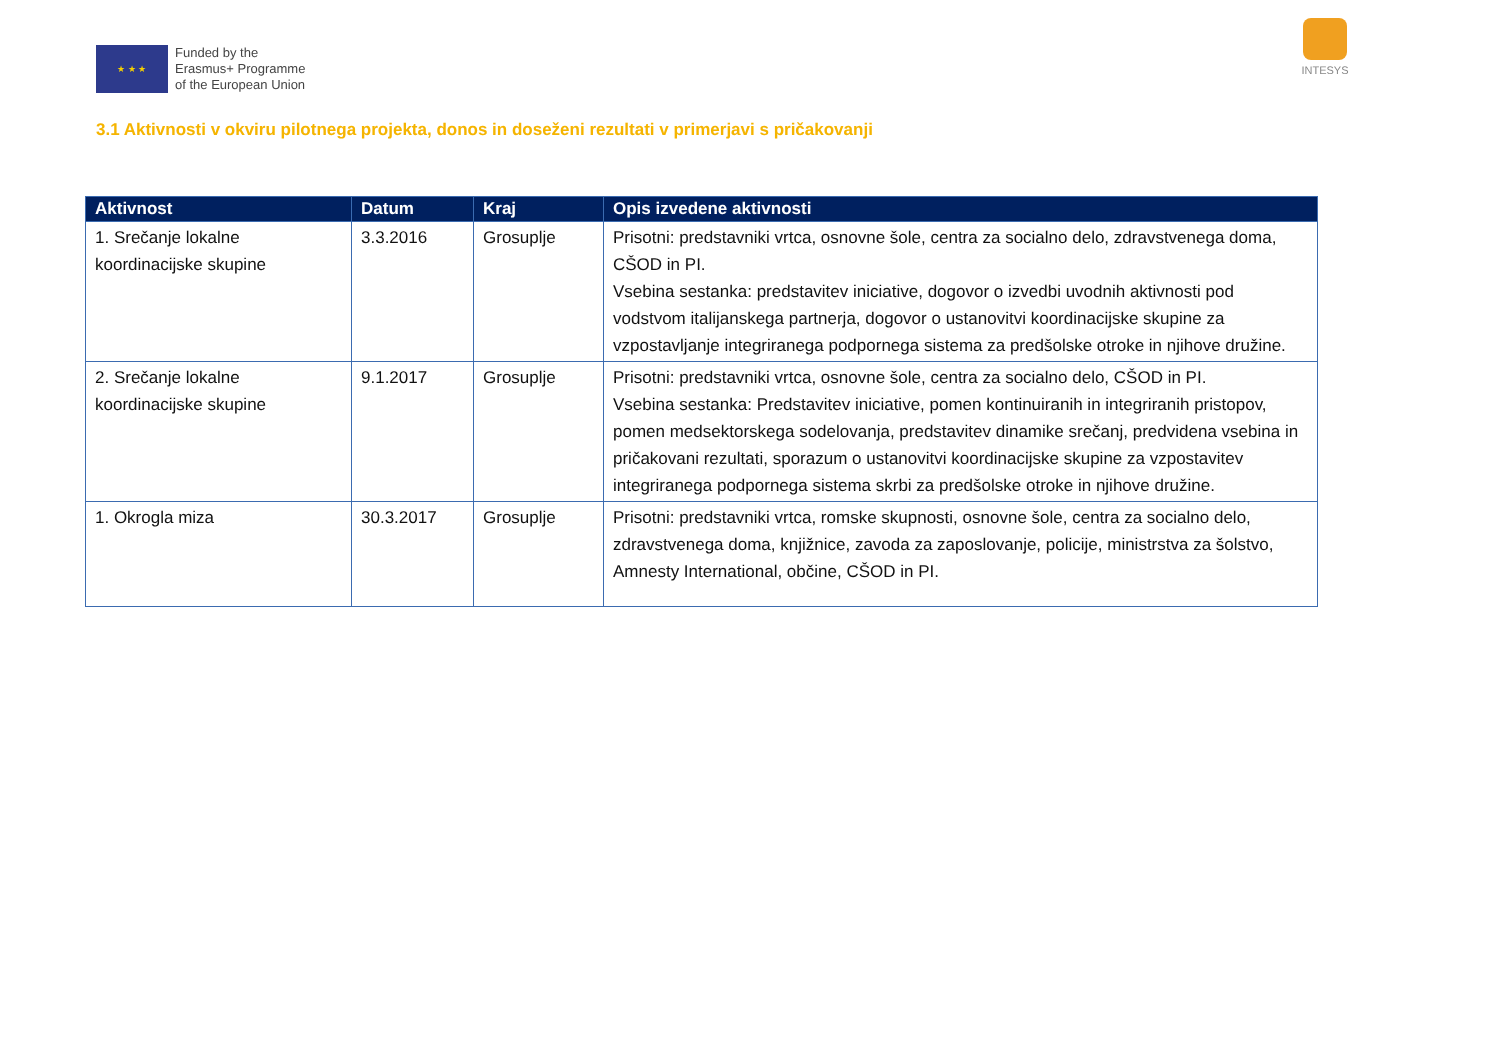★ ★ ★
Funded by the
Erasmus+ Programme
of the European Union
INTESYS
3.1 Aktivnosti v okviru pilotnega projekta, donos in doseženi rezultati v primerjavi s pričakovanji
| Aktivnost | Datum | Kraj | Opis izvedene aktivnosti |
| --- | --- | --- | --- |
| 1. Srečanje lokalne koordinacijske skupine | 3.3.2016 | Grosuplje | Prisotni: predstavniki vrtca, osnovne šole, centra za socialno delo, zdravstvenega doma, CŠOD in PI. Vsebina sestanka: predstavitev iniciative, dogovor o izvedbi uvodnih aktivnosti pod vodstvom italijanskega partnerja, dogovor o ustanovitvi koordinacijske skupine za vzpostavljanje integriranega podpornega sistema za predšolske otroke in njihove družine. |
| 2. Srečanje lokalne koordinacijske skupine | 9.1.2017 | Grosuplje | Prisotni: predstavniki vrtca, osnovne šole, centra za socialno delo, CŠOD in PI. Vsebina sestanka: Predstavitev iniciative, pomen kontinuiranih in integriranih pristopov, pomen medsektorskega sodelovanja, predstavitev dinamike srečanj, predvidena vsebina in pričakovani rezultati, sporazum o ustanovitvi koordinacijske skupine za vzpostavitev integriranega podpornega sistema skrbi za predšolske otroke in njihove družine. |
| 1. Okrogla miza | 30.3.2017 | Grosuplje | Prisotni: predstavniki vrtca, romske skupnosti, osnovne šole, centra za socialno delo, zdravstvenega doma, knjižnice, zavoda za zaposlovanje, policije, ministrstva za šolstvo, Amnesty International, občine, CŠOD in PI. |